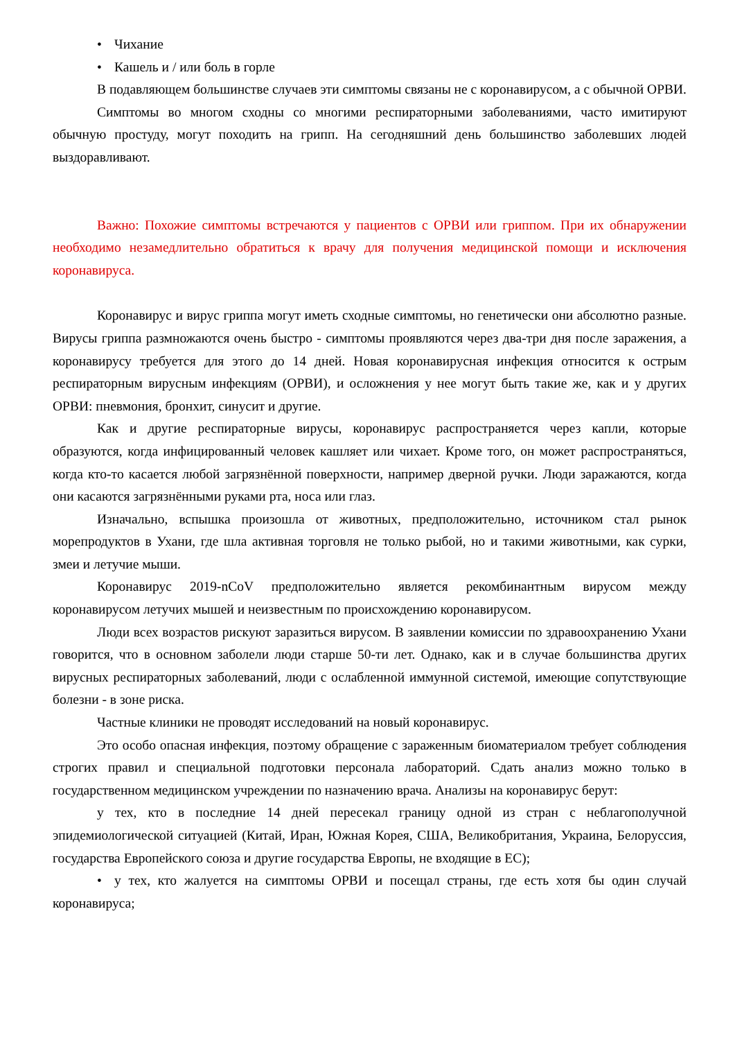• Чихание
• Кашель и / или боль в горле
В подавляющем большинстве случаев эти симптомы связаны не с коронавирусом, а с обычной ОРВИ.
Симптомы во многом сходны со многими респираторными заболеваниями, часто имитируют обычную простуду, могут походить на грипп. На сегодняшний день большинство заболевших людей выздоравливают.
Важно: Похожие симптомы встречаются у пациентов с ОРВИ или гриппом. При их обнаружении необходимо незамедлительно обратиться к врачу для получения медицинской помощи и исключения коронавируса.
Коронавирус и вирус гриппа могут иметь сходные симптомы, но генетически они абсолютно разные. Вирусы гриппа размножаются очень быстро - симптомы проявляются через два-три дня после заражения, а коронавирусу требуется для этого до 14 дней. Новая коронавирусная инфекция относится к острым респираторным вирусным инфекциям (ОРВИ), и осложнения у нее могут быть такие же, как и у других ОРВИ: пневмония, бронхит, синусит и другие.
Как и другие респираторные вирусы, коронавирус распространяется через капли, которые образуются, когда инфицированный человек кашляет или чихает. Кроме того, он может распространяться, когда кто-то касается любой загрязнённой поверхности, например дверной ручки. Люди заражаются, когда они касаются загрязнёнными руками рта, носа или глаз.
Изначально, вспышка произошла от животных, предположительно, источником стал рынок морепродуктов в Ухани, где шла активная торговля не только рыбой, но и такими животными, как сурки, змеи и летучие мыши.
Коронавирус 2019-nCoV предположительно является рекомбинантным вирусом между коронавирусом летучих мышей и неизвестным по происхождению коронавирусом.
Люди всех возрастов рискуют заразиться вирусом. В заявлении комиссии по здравоохранению Ухани говорится, что в основном заболели люди старше 50-ти лет. Однако, как и в случае большинства других вирусных респираторных заболеваний, люди с ослабленной иммунной системой, имеющие сопутствующие болезни - в зоне риска.
Частные клиники не проводят исследований на новый коронавирус.
Это особо опасная инфекция, поэтому обращение с зараженным биоматериалом требует соблюдения строгих правил и специальной подготовки персонала лабораторий. Сдать анализ можно только в государственном медицинском учреждении по назначению врача. Анализы на коронавирус берут:
у тех, кто в последние 14 дней пересекал границу одной из стран с неблагополучной эпидемиологической ситуацией (Китай, Иран, Южная Корея, США, Великобритания, Украина, Белоруссия, государства Европейского союза и другие государства Европы, не входящие в ЕС);
• у тех, кто жалуется на симптомы ОРВИ и посещал страны, где есть хотя бы один случай коронавируса;